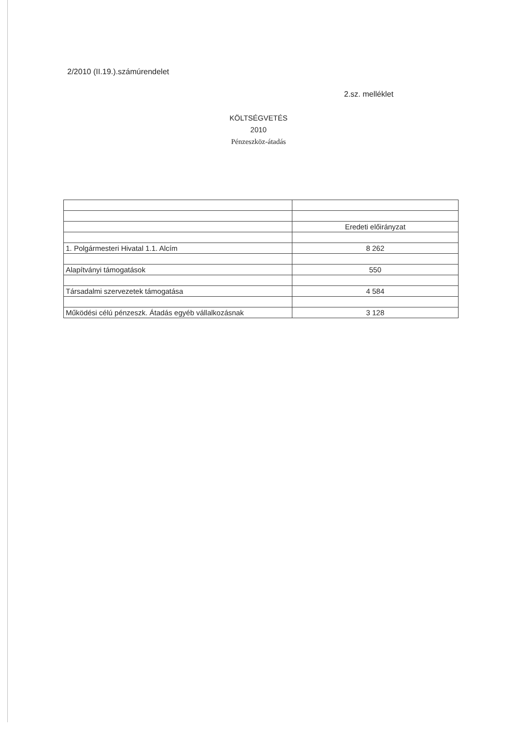2/2010 (II.19.).számúrendelet
2.sz. melléklet
KÖLTSÉGVETÉS
2010
Pénzeszköz-átadás
| | Eredeti előirányzat |
| 1. Polgármesteri Hivatal 1.1. Alcím | 8 262 |
| Alapítványi támogatások | 550 |
| Társadalmi szervezetek támogatása | 4 584 |
| Működési célú pénzeszk. Átadás egyéb vállalkozásnak | 3 128 |